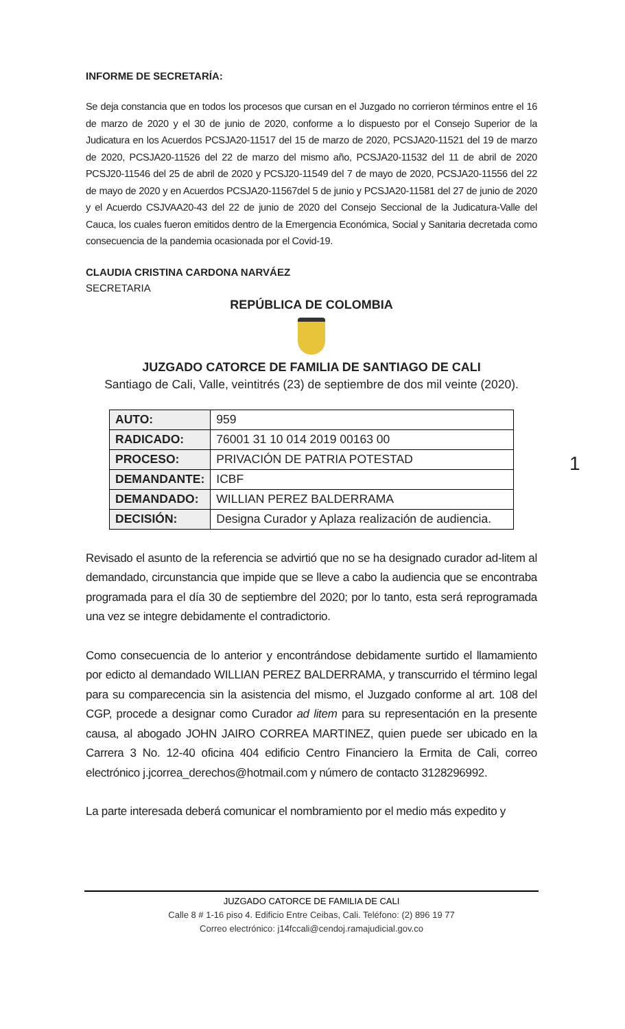INFORME DE SECRETARÍA:
Se deja constancia que en todos los procesos que cursan en el Juzgado no corrieron términos entre el 16 de marzo de 2020 y el 30 de junio de 2020, conforme a lo dispuesto por el Consejo Superior de la Judicatura en los Acuerdos PCSJA20-11517 del 15 de marzo de 2020, PCSJA20-11521 del 19 de marzo de 2020, PCSJA20-11526 del 22 de marzo del mismo año, PCSJA20-11532 del 11 de abril de 2020 PCSJ20-11546 del 25 de abril de 2020 y PCSJ20-11549 del 7 de mayo de 2020, PCSJA20-11556 del 22 de mayo de 2020 y en Acuerdos PCSJA20-11567del 5 de junio y PCSJA20-11581 del 27 de junio de 2020 y el Acuerdo CSJVAA20-43 del 22 de junio de 2020 del Consejo Seccional de la Judicatura-Valle del Cauca, los cuales fueron emitidos dentro de la Emergencia Económica, Social y Sanitaria decretada como consecuencia de la pandemia ocasionada por el Covid-19.
CLAUDIA CRISTINA CARDONA NARVÁEZ
SECRETARIA
REPÚBLICA DE COLOMBIA
JUZGADO CATORCE DE FAMILIA DE SANTIAGO DE CALI
Santiago de Cali, Valle, veintitrés (23) de septiembre de dos mil veinte (2020).
| AUTO: | 959 |
| RADICADO: | 76001 31 10 014 2019 00163 00 |
| PROCESO: | PRIVACIÓN DE PATRIA POTESTAD |
| DEMANDANTE: | ICBF |
| DEMANDADO: | WILLIAN PEREZ BALDERRAMA |
| DECISIÓN: | Designa Curador y Aplaza realización de audiencia. |
Revisado el asunto de la referencia se advirtió que no se ha designado curador ad-litem al demandado, circunstancia que impide que se lleve a cabo la audiencia que se encontraba programada para el día 30 de septiembre del 2020; por lo tanto, esta será reprogramada una vez se integre debidamente el contradictorio.
Como consecuencia de lo anterior y encontrándose debidamente surtido el llamamiento por edicto al demandado WILLIAN PEREZ BALDERRAMA, y transcurrido el término legal para su comparecencia sin la asistencia del mismo, el Juzgado conforme al art. 108 del CGP, procede a designar como Curador ad litem para su representación en la presente causa, al abogado JOHN JAIRO CORREA MARTINEZ, quien puede ser ubicado en la Carrera 3 No. 12-40 oficina 404 edificio Centro Financiero la Ermita de Cali, correo electrónico j.jcorrea_derechos@hotmail.com y número de contacto 3128296992.
La parte interesada deberá comunicar el nombramiento por el medio más expedito y
1
JUZGADO CATORCE DE FAMILIA DE CALI
Calle 8 # 1-16 piso 4. Edificio Entre Ceibas, Cali. Teléfono: (2) 896 19 77
Correo electrónico: j14fccali@cendoj.ramajudicial.gov.co